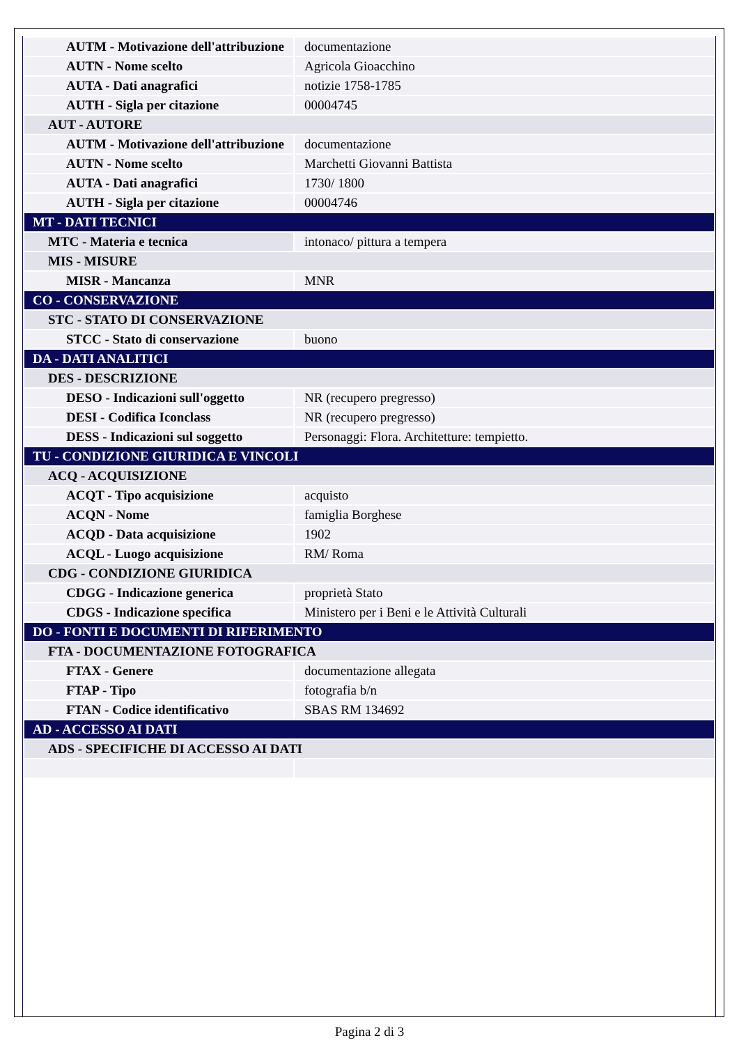| AUTM - Motivazione dell'attribuzione | documentazione |
| AUTN - Nome scelto | Agricola Gioacchino |
| AUTA - Dati anagrafici | notizie 1758-1785 |
| AUTH - Sigla per citazione | 00004745 |
| AUT - AUTORE | |
| AUTM - Motivazione dell'attribuzione | documentazione |
| AUTN - Nome scelto | Marchetti Giovanni Battista |
| AUTA - Dati anagrafici | 1730/ 1800 |
| AUTH - Sigla per citazione | 00004746 |
| MT - DATI TECNICI | |
| MTC - Materia e tecnica | intonaco/ pittura a tempera |
| MIS - MISURE | |
| MISR - Mancanza | MNR |
| CO - CONSERVAZIONE | |
| STC - STATO DI CONSERVAZIONE | |
| STCC - Stato di conservazione | buono |
| DA - DATI ANALITICI | |
| DES - DESCRIZIONE | |
| DESO - Indicazioni sull'oggetto | NR (recupero pregresso) |
| DESI - Codifica Iconclass | NR (recupero pregresso) |
| DESS - Indicazioni sul soggetto | Personaggi: Flora. Architetture: tempietto. |
| TU - CONDIZIONE GIURIDICA E VINCOLI | |
| ACQ - ACQUISIZIONE | |
| ACQT - Tipo acquisizione | acquisto |
| ACQN - Nome | famiglia Borghese |
| ACQD - Data acquisizione | 1902 |
| ACQL - Luogo acquisizione | RM/ Roma |
| CDG - CONDIZIONE GIURIDICA | |
| CDGG - Indicazione generica | proprietà Stato |
| CDGS - Indicazione specifica | Ministero per i Beni e le Attività Culturali |
| DO - FONTI E DOCUMENTI DI RIFERIMENTO | |
| FTA - DOCUMENTAZIONE FOTOGRAFICA | |
| FTAX - Genere | documentazione allegata |
| FTAP - Tipo | fotografia b/n |
| FTAN - Codice identificativo | SBAS RM 134692 |
| AD - ACCESSO AI DATI | |
| ADS - SPECIFICHE DI ACCESSO AI DATI | |
Pagina 2 di 3